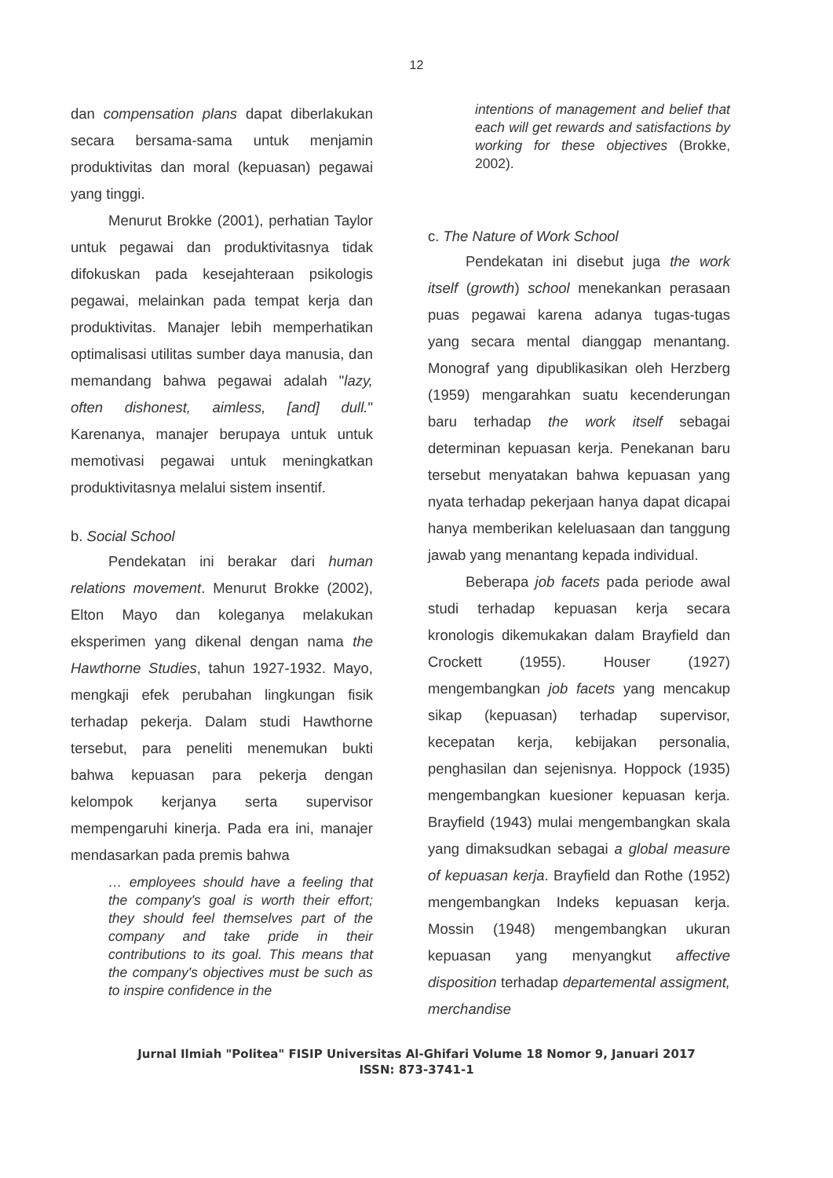12
dan compensation plans dapat diberlakukan secara bersama-sama untuk menjamin produktivitas dan moral (kepuasan) pegawai yang tinggi.
Menurut Brokke (2001), perhatian Taylor untuk pegawai dan produktivitasnya tidak difokuskan pada kesejahteraan psikologis pegawai, melainkan pada tempat kerja dan produktivitas. Manajer lebih memperhatikan optimalisasi utilitas sumber daya manusia, dan memandang bahwa pegawai adalah "lazy, often dishonest, aimless, [and] dull." Karenanya, manajer berupaya untuk untuk memotivasi pegawai untuk meningkatkan produktivitasnya melalui sistem insentif.
b. Social School
Pendekatan ini berakar dari human relations movement. Menurut Brokke (2002), Elton Mayo dan koleganya melakukan eksperimen yang dikenal dengan nama the Hawthorne Studies, tahun 1927-1932. Mayo, mengkaji efek perubahan lingkungan fisik terhadap pekerja. Dalam studi Hawthorne tersebut, para peneliti menemukan bukti bahwa kepuasan para pekerja dengan kelompok kerjanya serta supervisor mempengaruhi kinerja. Pada era ini, manajer mendasarkan pada premis bahwa
… employees should have a feeling that the company's goal is worth their effort; they should feel themselves part of the company and take pride in their contributions to its goal. This means that the company's objectives must be such as to inspire confidence in the
intentions of management and belief that each will get rewards and satisfactions by working for these objectives (Brokke, 2002).
c. The Nature of Work School
Pendekatan ini disebut juga the work itself (growth) school menekankan perasaan puas pegawai karena adanya tugas-tugas yang secara mental dianggap menantang. Monograf yang dipublikasikan oleh Herzberg (1959) mengarahkan suatu kecenderungan baru terhadap the work itself sebagai determinan kepuasan kerja. Penekanan baru tersebut menyatakan bahwa kepuasan yang nyata terhadap pekerjaan hanya dapat dicapai hanya memberikan keleluasaan dan tanggung jawab yang menantang kepada individual.
Beberapa job facets pada periode awal studi terhadap kepuasan kerja secara kronologis dikemukakan dalam Brayfield dan Crockett (1955). Houser (1927) mengembangkan job facets yang mencakup sikap (kepuasan) terhadap supervisor, kecepatan kerja, kebijakan personalia, penghasilan dan sejenisnya. Hoppock (1935) mengembangkan kuesioner kepuasan kerja. Brayfield (1943) mulai mengembangkan skala yang dimaksudkan sebagai a global measure of kepuasan kerja. Brayfield dan Rothe (1952) mengembangkan Indeks kepuasan kerja. Mossin (1948) mengembangkan ukuran kepuasan yang menyangkut affective disposition terhadap departemental assigment, merchandise
Jurnal Ilmiah "Politea" FISIP Universitas Al-Ghifari Volume 18 Nomor 9, Januari 2017
ISSN: 873-3741-1